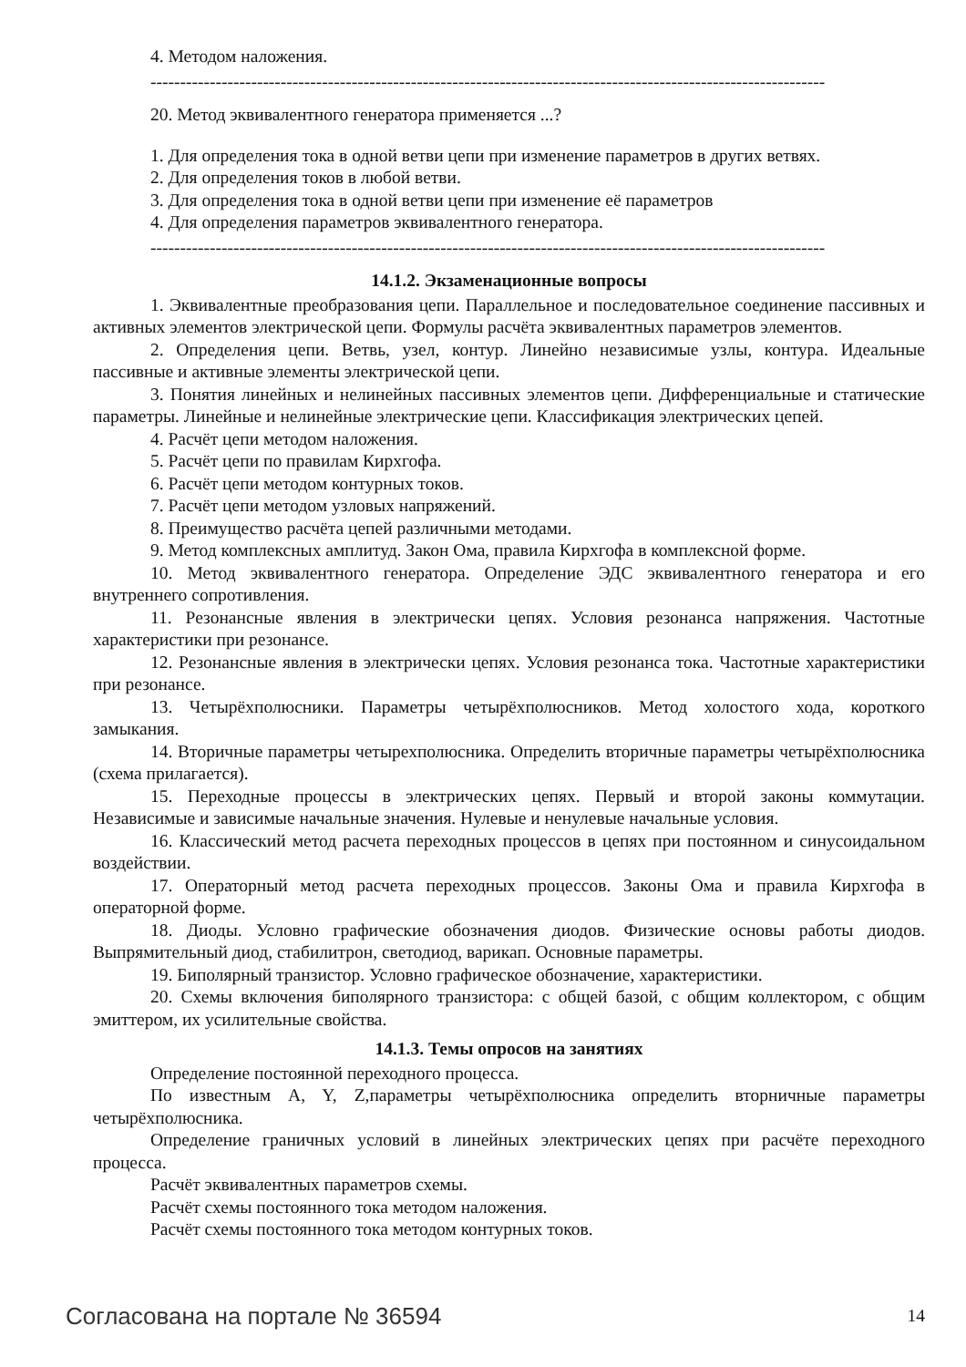4. Методом наложения.
------------------------------------------------------------------------------------------------------------------
20. Метод эквивалентного генератора применяется ...?
1. Для определения тока в одной ветви цепи при изменение параметров в других ветвях.
2. Для определения токов в любой ветви.
3. Для определения тока в одной ветви цепи при изменение её параметров
4. Для определения параметров эквивалентного генератора.
------------------------------------------------------------------------------------------------------------------
14.1.2. Экзаменационные вопросы
1. Эквивалентные преобразования цепи. Параллельное и последовательное соединение пассивных и активных элементов электрической цепи. Формулы расчёта эквивалентных параметров элементов.
2. Определения цепи. Ветвь, узел, контур. Линейно независимые узлы, контура. Идеальные пассивные и активные элементы электрической цепи.
3. Понятия линейных и нелинейных пассивных элементов цепи. Дифференциальные и статические параметры. Линейные и нелинейные электрические цепи. Классификация электрических цепей.
4. Расчёт цепи методом наложения.
5. Расчёт цепи по правилам Кирхгофа.
6. Расчёт цепи методом контурных токов.
7. Расчёт цепи методом узловых напряжений.
8. Преимущество расчёта цепей различными методами.
9. Метод комплексных амплитуд. Закон Ома, правила Кирхгофа в комплексной форме.
10. Метод эквивалентного генератора. Определение ЭДС эквивалентного генератора и его внутреннего сопротивления.
11. Резонансные явления в электрически цепях. Условия резонанса напряжения. Частотные характеристики при резонансе.
12. Резонансные явления в электрически цепях. Условия резонанса тока. Частотные характеристики при резонансе.
13. Четырёхполюсники. Параметры четырёхполюсников. Метод холостого хода, короткого замыкания.
14. Вторичные параметры четырехполюсника. Определить вторичные параметры четырёхполюсника (схема прилагается).
15. Переходные процессы в электрических цепях. Первый и второй законы коммутации. Независимые и зависимые начальные значения. Нулевые и ненулевые начальные условия.
16. Классический метод расчета переходных процессов в цепях при постоянном и синусоидальном воздействии.
17. Операторный метод расчета переходных процессов. Законы Ома и правила Кирхгофа в операторной форме.
18. Диоды. Условно графические обозначения диодов. Физические основы работы диодов. Выпрямительный диод, стабилитрон, светодиод, варикап. Основные параметры.
19. Биполярный транзистор. Условно графическое обозначение, характеристики.
20. Схемы включения биполярного транзистора: с общей базой, с общим коллектором, с общим эмиттером, их усилительные свойства.
14.1.3. Темы опросов на занятиях
Определение постоянной переходного процесса.
По известным A, Y, Z,параметры четырёхполюсника определить вторничные параметры четырёхполюсника.
Определение граничных условий в линейных электрических цепях при расчёте переходного процесса.
Расчёт эквивалентных параметров схемы.
Расчёт схемы постоянного тока методом наложения.
Расчёт схемы постоянного тока методом контурных токов.
Согласована на портале № 36594 14